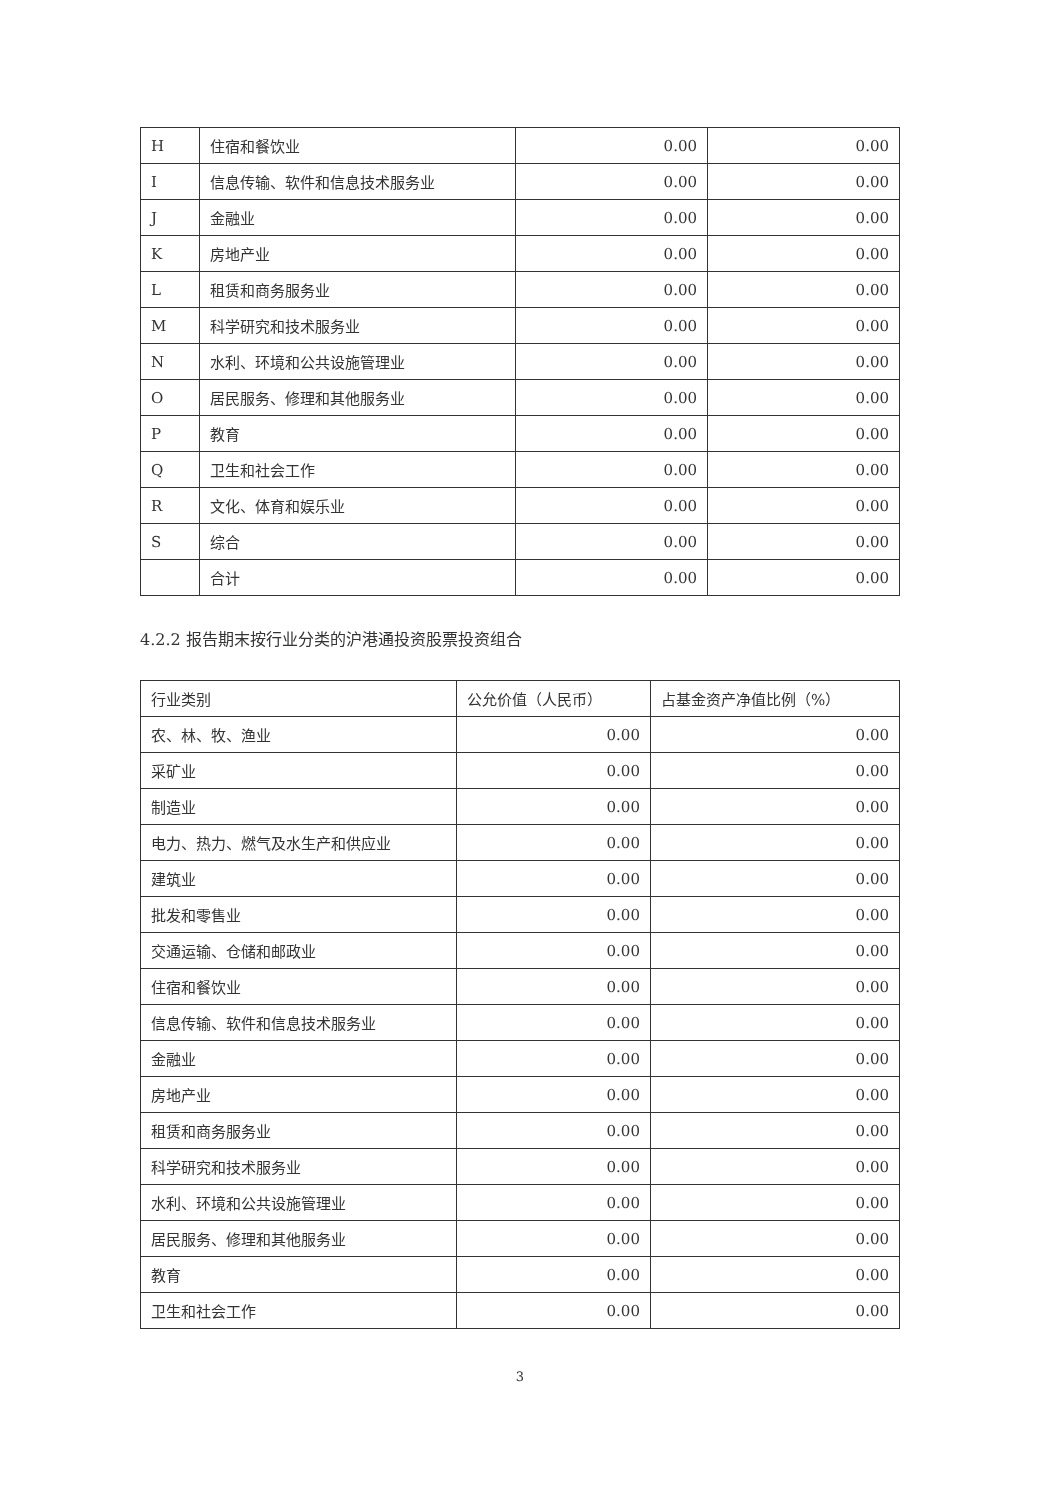| H | 住宿和餐饮业 | 0.00 | 0.00 |
| I | 信息传输、软件和信息技术服务业 | 0.00 | 0.00 |
| J | 金融业 | 0.00 | 0.00 |
| K | 房地产业 | 0.00 | 0.00 |
| L | 租赁和商务服务业 | 0.00 | 0.00 |
| M | 科学研究和技术服务业 | 0.00 | 0.00 |
| N | 水利、环境和公共设施管理业 | 0.00 | 0.00 |
| O | 居民服务、修理和其他服务业 | 0.00 | 0.00 |
| P | 教育 | 0.00 | 0.00 |
| Q | 卫生和社会工作 | 0.00 | 0.00 |
| R | 文化、体育和娱乐业 | 0.00 | 0.00 |
| S | 综合 | 0.00 | 0.00 |
| | 合计 | 0.00 | 0.00 |
4.2.2 报告期末按行业分类的沪港通投资股票投资组合
| 行业类别 | 公允价值（人民币） | 占基金资产净值比例（%） |
| --- | --- | --- |
| 农、林、牧、渔业 | 0.00 | 0.00 |
| 采矿业 | 0.00 | 0.00 |
| 制造业 | 0.00 | 0.00 |
| 电力、热力、燃气及水生产和供应业 | 0.00 | 0.00 |
| 建筑业 | 0.00 | 0.00 |
| 批发和零售业 | 0.00 | 0.00 |
| 交通运输、仓储和邮政业 | 0.00 | 0.00 |
| 住宿和餐饮业 | 0.00 | 0.00 |
| 信息传输、软件和信息技术服务业 | 0.00 | 0.00 |
| 金融业 | 0.00 | 0.00 |
| 房地产业 | 0.00 | 0.00 |
| 租赁和商务服务业 | 0.00 | 0.00 |
| 科学研究和技术服务业 | 0.00 | 0.00 |
| 水利、环境和公共设施管理业 | 0.00 | 0.00 |
| 居民服务、修理和其他服务业 | 0.00 | 0.00 |
| 教育 | 0.00 | 0.00 |
| 卫生和社会工作 | 0.00 | 0.00 |
3